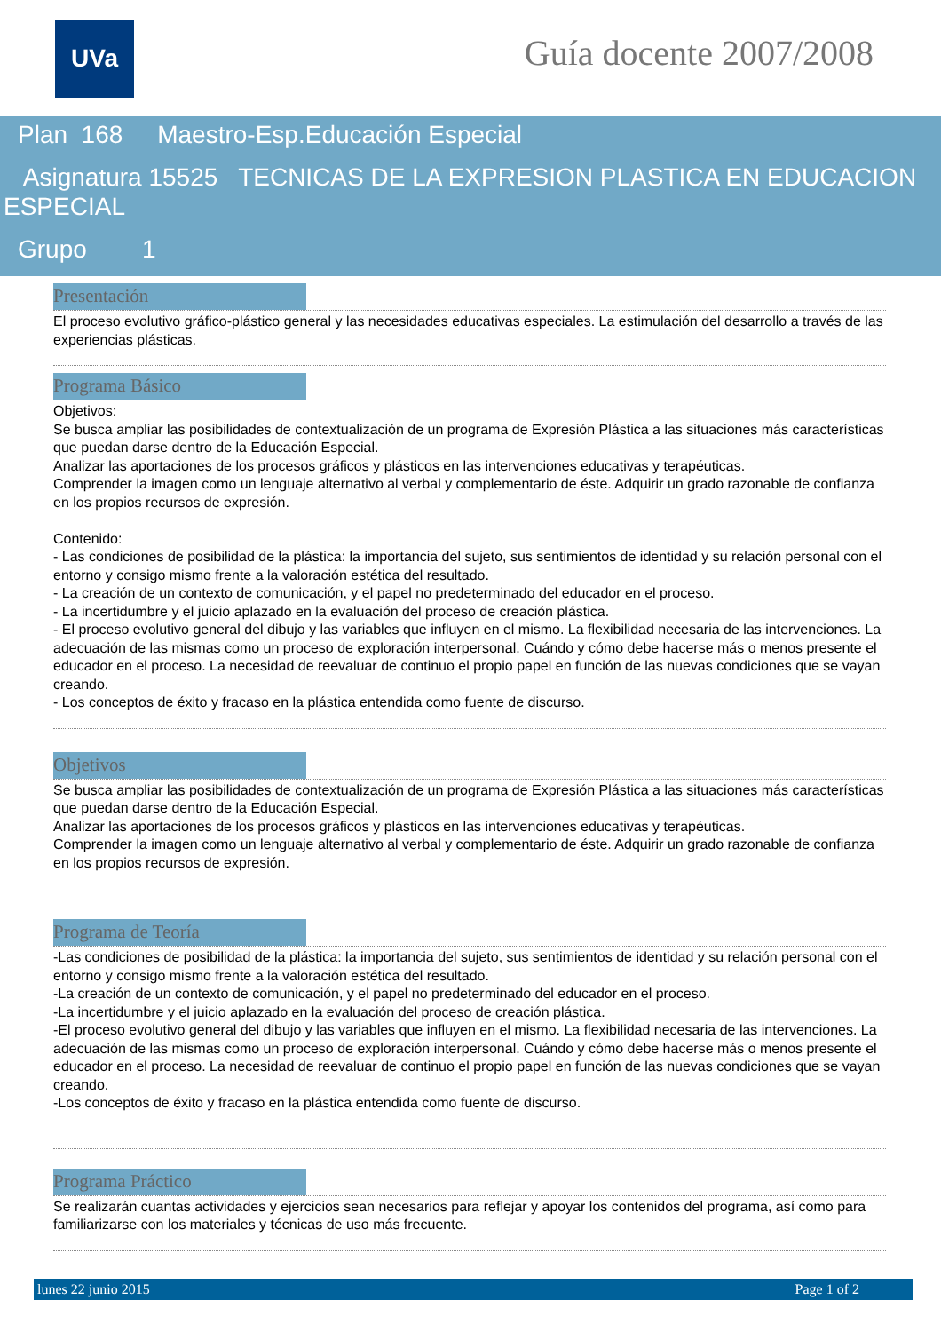UVa Guía docente 2007/2008
Plan 168 Maestro-Esp.Educación Especial
Asignatura 15525 TECNICAS DE LA EXPRESION PLASTICA EN EDUCACION ESPECIAL
Grupo 1
Presentación
El proceso evolutivo gráfico-plástico general y las necesidades educativas especiales. La estimulación del desarrollo a través de las experiencias plásticas.
Programa Básico
Objetivos:
Se busca ampliar las posibilidades de contextualización de un programa de Expresión Plástica a las situaciones más características que puedan darse dentro de la Educación Especial.
Analizar las aportaciones de los procesos gráficos y plásticos en las intervenciones educativas y terapéuticas.
Comprender la imagen como un lenguaje alternativo al verbal y complementario de éste. Adquirir un grado razonable de confianza en los propios recursos de expresión.
Contenido:
- Las condiciones de posibilidad de la plástica: la importancia del sujeto, sus sentimientos de identidad y su relación personal con el entorno y consigo mismo frente a la valoración estética del resultado.
- La creación de un contexto de comunicación, y el papel no predeterminado del educador en el proceso.
- La incertidumbre y el juicio aplazado en la evaluación del proceso de creación plástica.
- El proceso evolutivo general del dibujo y las variables que influyen en el mismo. La flexibilidad necesaria de las intervenciones. La adecuación de las mismas como un proceso de exploración interpersonal. Cuándo y cómo debe hacerse más o menos presente el educador en el proceso. La necesidad de reevaluar de continuo el propio papel en función de las nuevas condiciones que se vayan creando.
- Los conceptos de éxito y fracaso en la plástica entendida como fuente de discurso.
Objetivos
Se busca ampliar las posibilidades de contextualización de un programa de Expresión Plástica a las situaciones más características que puedan darse dentro de la Educación Especial.
Analizar las aportaciones de los procesos gráficos y plásticos en las intervenciones educativas y terapéuticas.
Comprender la imagen como un lenguaje alternativo al verbal y complementario de éste. Adquirir un grado razonable de confianza en los propios recursos de expresión.
Programa de Teoría
-Las condiciones de posibilidad de la plástica: la importancia del sujeto, sus sentimientos de identidad y su relación personal con el entorno y consigo mismo frente a la valoración estética del resultado.
-La creación de un contexto de comunicación, y el papel no predeterminado del educador en el proceso.
-La incertidumbre y el juicio aplazado en la evaluación del proceso de creación plástica.
-El proceso evolutivo general del dibujo y las variables que influyen en el mismo. La flexibilidad necesaria de las intervenciones. La adecuación de las mismas como un proceso de exploración interpersonal. Cuándo y cómo debe hacerse más o menos presente el educador en el proceso. La necesidad de reevaluar de continuo el propio papel en función de las nuevas condiciones que se vayan creando.
-Los conceptos de éxito y fracaso en la plástica entendida como fuente de discurso.
Programa Práctico
Se realizarán cuantas actividades y ejercicios sean necesarios para reflejar y apoyar los contenidos del programa, así como para familiarizarse con los materiales y técnicas de uso más frecuente.
lunes 22 junio 2015 Page 1 of 2